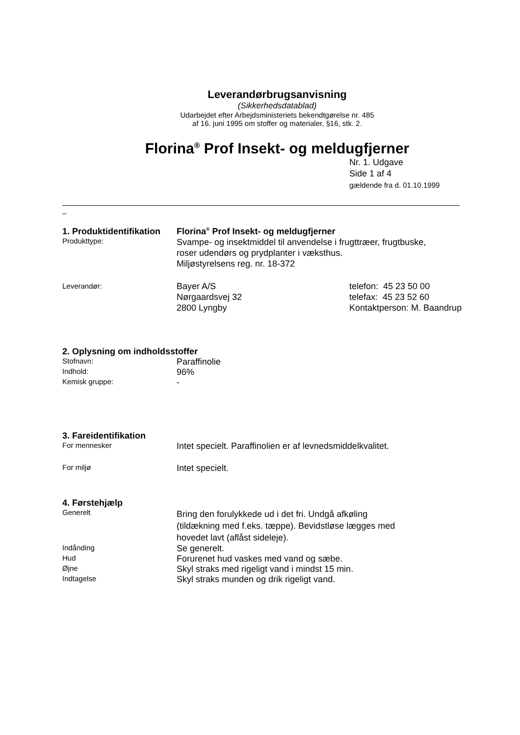Leverandørbrugsanvisning
(Sikkerhedsdatablad)
Udarbejdet efter Arbejdsministeriets bekendtgørelse nr. 485
af 16. juni 1995 om stoffer og materialer, §16, stk. 2.
Florina<sup>®</sup> Prof Insekt- og meldugfjerner
Nr. 1. Udgave
Side 1 af 4
gældende fra d. 01.10.1999
_
1. Produktidentifikation
Florina<sup>®</sup> Prof Insekt- og meldugfjerner
Produkttype:
Svampe- og insektmiddel til anvendelse i frugttræer, frugtbuske,
roser udendørs og prydplanter i væksthus.
Miljøstyrelsens reg. nr. 18-372
Leverandør:
Bayer A/S
Nørgaardsvej 32
2800 Lyngby
telefon: 45 23 50 00
telefax: 45 23 52 60
Kontaktperson: M. Baandrup
2. Oplysning om indholdsstoffer
Stofnavn:
Paraffinolie
Indhold:
96%
Kemisk gruppe:
-
3. Fareidentifikation
For mennesker
Intet specielt. Paraffinolien er af levnedsmiddelkvalitet.
For miljø
Intet specielt.
4. Førstehjælp
Generelt
Bring den forulykkede ud i det fri. Undgå afkøling
(tildækning med f.eks. tæppe). Bevidstløse lægges med
hovedet lavt (aflåst sideleje).
Indånding
Se generelt.
Hud
Forurenet hud vaskes med vand og sæbe.
Øjne
Skyl straks med rigeligt vand i mindst 15 min.
Indtagelse
Skyl straks munden og drik rigeligt vand.